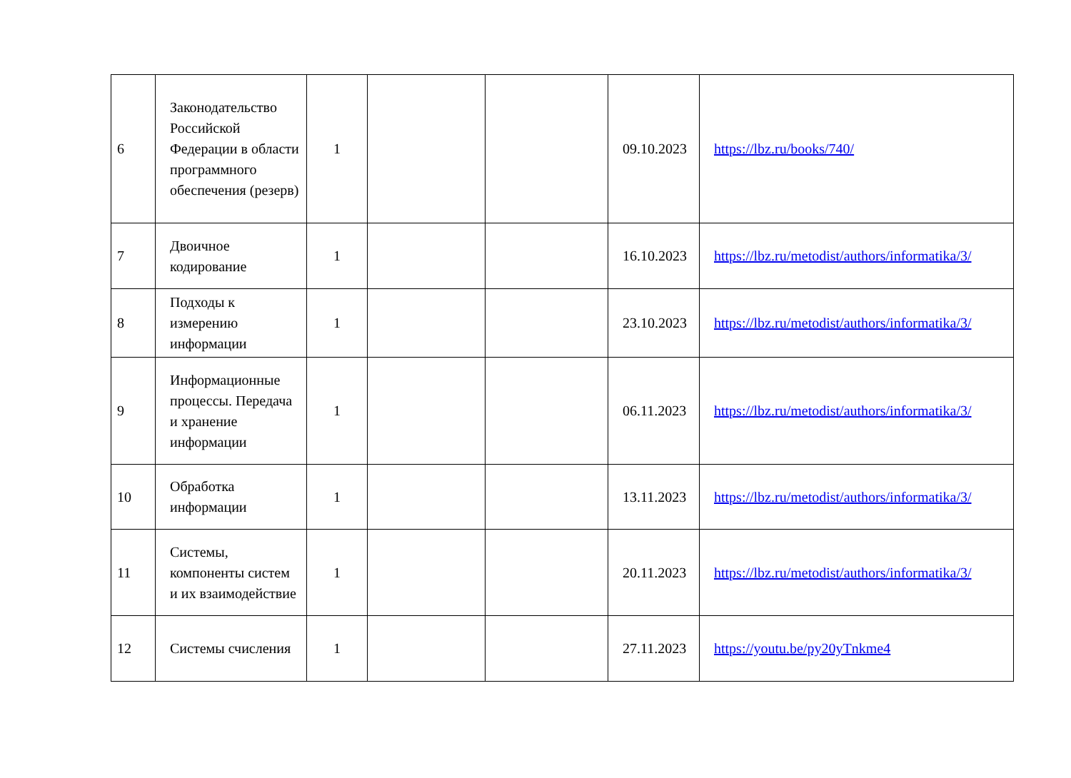| 6 | Законодательство Российской Федерации в области программного обеспечения (резерв) | 1 | | | 09.10.2023 | https://lbz.ru/books/740/ |
| 7 | Двоичное кодирование | 1 | | | 16.10.2023 | https://lbz.ru/metodist/authors/informatika/3/ |
| 8 | Подходы к измерению информации | 1 | | | 23.10.2023 | https://lbz.ru/metodist/authors/informatika/3/ |
| 9 | Информационные процессы. Передача и хранение информации | 1 | | | 06.11.2023 | https://lbz.ru/metodist/authors/informatika/3/ |
| 10 | Обработка информации | 1 | | | 13.11.2023 | https://lbz.ru/metodist/authors/informatika/3/ |
| 11 | Системы, компоненты систем и их взаимодействие | 1 | | | 20.11.2023 | https://lbz.ru/metodist/authors/informatika/3/ |
| 12 | Системы счисления | 1 | | | 27.11.2023 | https://youtu.be/py20yTnkme4 |